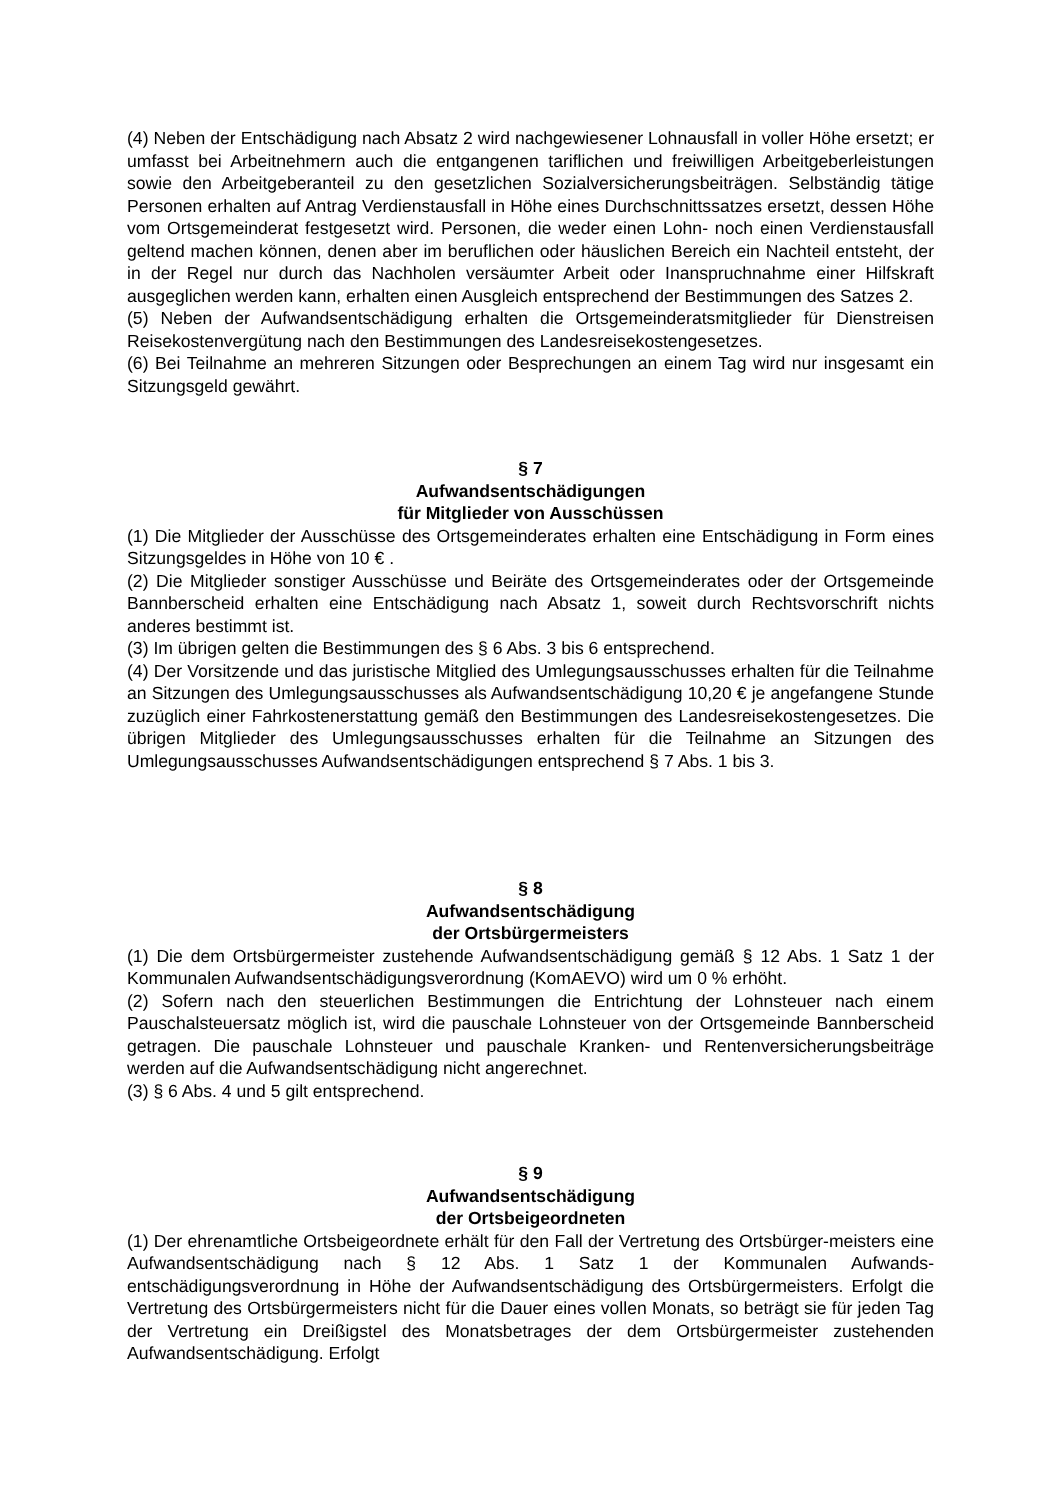(4) Neben der Entschädigung nach Absatz 2 wird nachgewiesener Lohnausfall in voller Höhe ersetzt; er umfasst bei Arbeitnehmern auch die entgangenen tariflichen und freiwilligen Arbeitgeberleistungen sowie den Arbeitgeberanteil zu den gesetzlichen Sozialversicherungsbeiträgen. Selbständig tätige Personen erhalten auf Antrag Verdienstausfall in Höhe eines Durchschnittssatzes ersetzt, dessen Höhe vom Ortsgemeinderat festgesetzt wird. Personen, die weder einen Lohn- noch einen Verdienstausfall geltend machen können, denen aber im beruflichen oder häuslichen Bereich ein Nachteil entsteht, der in der Regel nur durch das Nachholen versäumter Arbeit oder Inanspruchnahme einer Hilfskraft ausgeglichen werden kann, erhalten einen Ausgleich entsprechend der Bestimmungen des Satzes 2.
(5) Neben der Aufwandsentschädigung erhalten die Ortsgemeinderatsmitglieder für Dienstreisen Reisekostenvergütung nach den Bestimmungen des Landesreisekostengesetzes.
(6) Bei Teilnahme an mehreren Sitzungen oder Besprechungen an einem Tag wird nur insgesamt ein Sitzungsgeld gewährt.
§ 7
Aufwandsentschädigungen
für Mitglieder von Ausschüssen
(1) Die Mitglieder der Ausschüsse des Ortsgemeinderates erhalten eine Entschädigung in Form eines Sitzungsgeldes in Höhe von 10 € .
(2) Die Mitglieder sonstiger Ausschüsse und Beiräte des Ortsgemeinderates oder der Ortsgemeinde Bannberscheid erhalten eine Entschädigung nach Absatz 1, soweit durch Rechtsvorschrift nichts anderes bestimmt ist.
(3) Im übrigen gelten die Bestimmungen des § 6 Abs. 3 bis 6 entsprechend.
(4) Der Vorsitzende und das juristische Mitglied des Umlegungsausschusses erhalten für die Teilnahme an Sitzungen des Umlegungsausschusses als Aufwandsentschädigung 10,20 € je angefangene Stunde zuzüglich einer Fahrkostenerstattung gemäß den Bestimmungen des Landesreisekostengesetzes. Die übrigen Mitglieder des Umlegungsausschusses erhalten für die Teilnahme an Sitzungen des Umlegungsausschusses Aufwandsentschädigungen entsprechend § 7 Abs. 1 bis 3.
§ 8
Aufwandsentschädigung
der Ortsbürgermeisters
(1) Die dem Ortsbürgermeister zustehende Aufwandsentschädigung gemäß § 12 Abs. 1 Satz 1 der Kommunalen Aufwandsentschädigungsverordnung (KomAEVO) wird um 0 % erhöht.
(2) Sofern nach den steuerlichen Bestimmungen die Entrichtung der Lohnsteuer nach einem Pauschalsteuersatz möglich ist, wird die pauschale Lohnsteuer von der Ortsgemeinde Bannberscheid getragen. Die pauschale Lohnsteuer und pauschale Kranken- und Rentenversicherungsbeiträge werden auf die Aufwandsentschädigung nicht angerechnet.
(3) § 6 Abs. 4 und 5 gilt entsprechend.
§ 9
Aufwandsentschädigung
der Ortsbeigeordneten
(1) Der ehrenamtliche Ortsbeigeordnete erhält für den Fall der Vertretung des Ortsbürger-meisters eine Aufwandsentschädigung nach § 12 Abs. 1 Satz 1 der Kommunalen Aufwands-entschädigungsverordnung in Höhe der Aufwandsentschädigung des Ortsbürgermeisters. Erfolgt die Vertretung des Ortsbürgermeisters nicht für die Dauer eines vollen Monats, so beträgt sie für jeden Tag der Vertretung ein Dreißigstel des Monatsbetrages der dem Ortsbürgermeister zustehenden Aufwandsentschädigung. Erfolgt